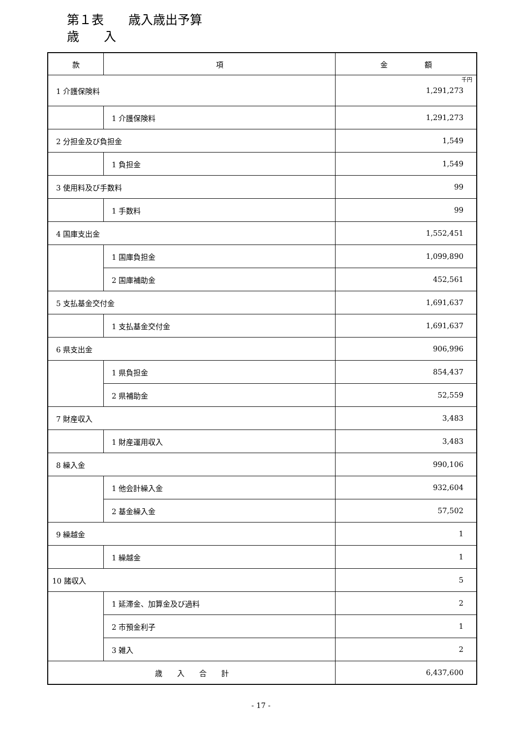第１表　　歳入歳出予算
歳　　入
| 款 | 項 | 金 額 |
| --- | --- | --- |
| 1 介護保険料 | | 千円 1,291,273 |
| | 1 介護保険料 | 1,291,273 |
| 2 分担金及び負担金 | | 1,549 |
| | 1 負担金 | 1,549 |
| 3 使用料及び手数料 | | 99 |
| | 1 手数料 | 99 |
| 4 国庫支出金 | | 1,552,451 |
| | 1 国庫負担金 | 1,099,890 |
| | 2 国庫補助金 | 452,561 |
| 5 支払基金交付金 | | 1,691,637 |
| | 1 支払基金交付金 | 1,691,637 |
| 6 県支出金 | | 906,996 |
| | 1 県負担金 | 854,437 |
| | 2 県補助金 | 52,559 |
| 7 財産収入 | | 3,483 |
| | 1 財産運用収入 | 3,483 |
| 8 繰入金 | | 990,106 |
| | 1 他会計繰入金 | 932,604 |
| | 2 基金繰入金 | 57,502 |
| 9 繰越金 | | 1 |
| | 1 繰越金 | 1 |
| 10 諸収入 | | 5 |
| | 1 延滞金、加算金及び過料 | 2 |
| | 2 市預金利子 | 1 |
| | 3 雑入 | 2 |
| 歳 入 合 計 | | 6,437,600 |
- 17 -